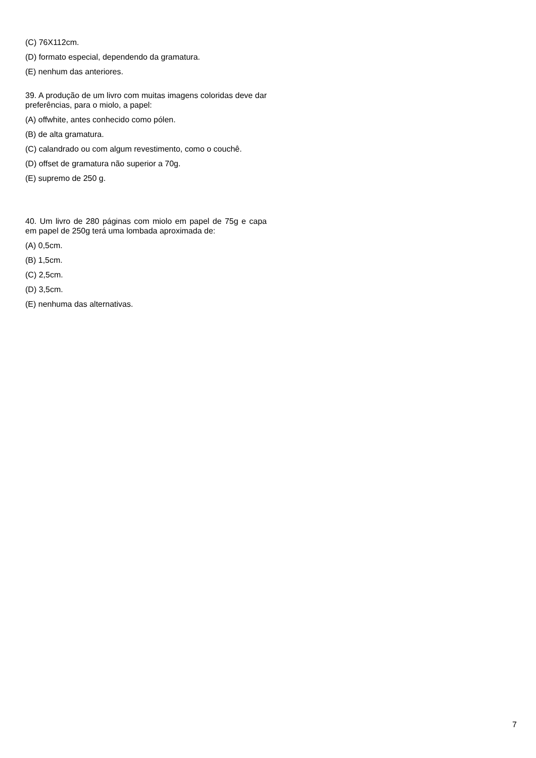(C) 76X112cm.
(D) formato especial, dependendo da gramatura.
(E) nenhum das anteriores.
39. A produção de um livro com muitas imagens coloridas deve dar preferências, para o miolo, a papel:
(A) offwhite, antes conhecido como pólen.
(B) de alta gramatura.
(C) calandrado ou com algum revestimento, como o couchê.
(D) offset de gramatura não superior a 70g.
(E) supremo de 250 g.
40. Um livro de 280 páginas com miolo em papel de 75g e capa em papel de 250g terá uma lombada aproximada de:
(A) 0,5cm.
(B) 1,5cm.
(C) 2,5cm.
(D) 3,5cm.
(E) nenhuma das alternativas.
7